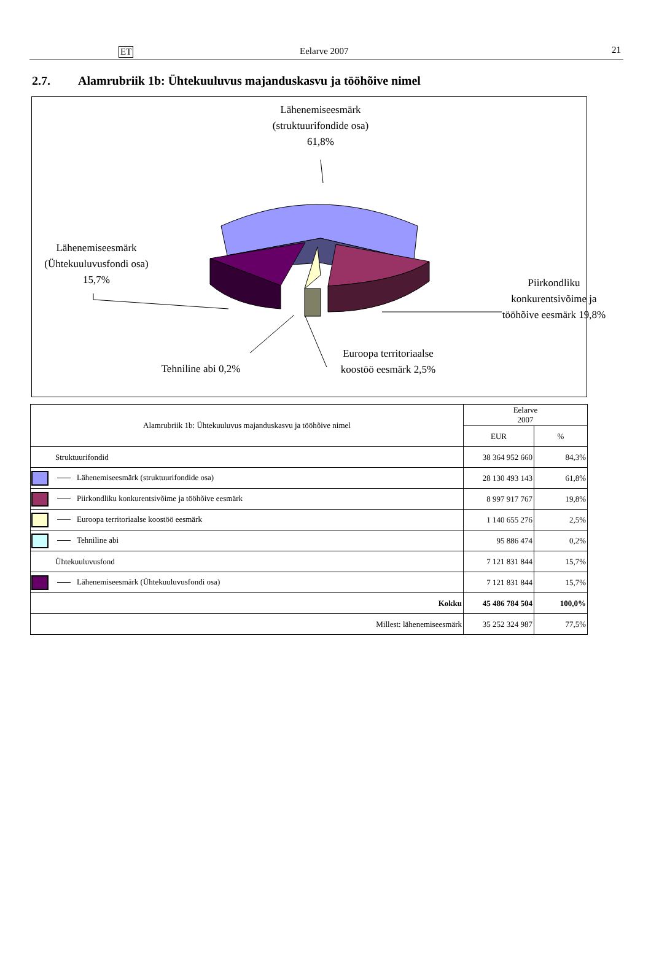ET Eelarve 2007 21
2.7. Alamrubriik 1b: Ühtekuuluvus majanduskasvu ja tööhõive nimel
Lähenemiseesmärk (struktuurifondide osa) 61,8%
Lähenemiseesmärk (Ühtekuuluvusfondi osa) 15,7%
Piirkondliku konkurentsivõime ja tööhõive eesmärk 19,8%
Euroopa territoriaalse koostöö eesmärk 2,5%
Tehniline abi 0,2%
| Alamrubriik 1b: Ühtekuuluvus majanduskasvu ja tööhõive nimel | Eelarve 2007 | |
| --- | --- | --- |
| | EUR | % |
| Struktuurifondid | 38 364 952 660 | 84,3% |
| Lähenemiseesmärk (struktuurifondide osa) | 28 130 493 143 | 61,8% |
| Piirkondliku konkurentsivõime ja tööhõive eesmärk | 8 997 917 767 | 19,8% |
| Euroopa territoriaalse koostöö eesmärk | 1 140 655 276 | 2,5% |
| Tehniline abi | 95 886 474 | 0,2% |
| Ühtekuuluvusfond | 7 121 831 844 | 15,7% |
| Lähenemiseesmärk (Ühtekuuluvusfondi osa) | 7 121 831 844 | 15,7% |
| Kokku | 45 486 784 504 | 100,0% |
| Millest: lähenemiseesmärk | 35 252 324 987 | 77,5% |